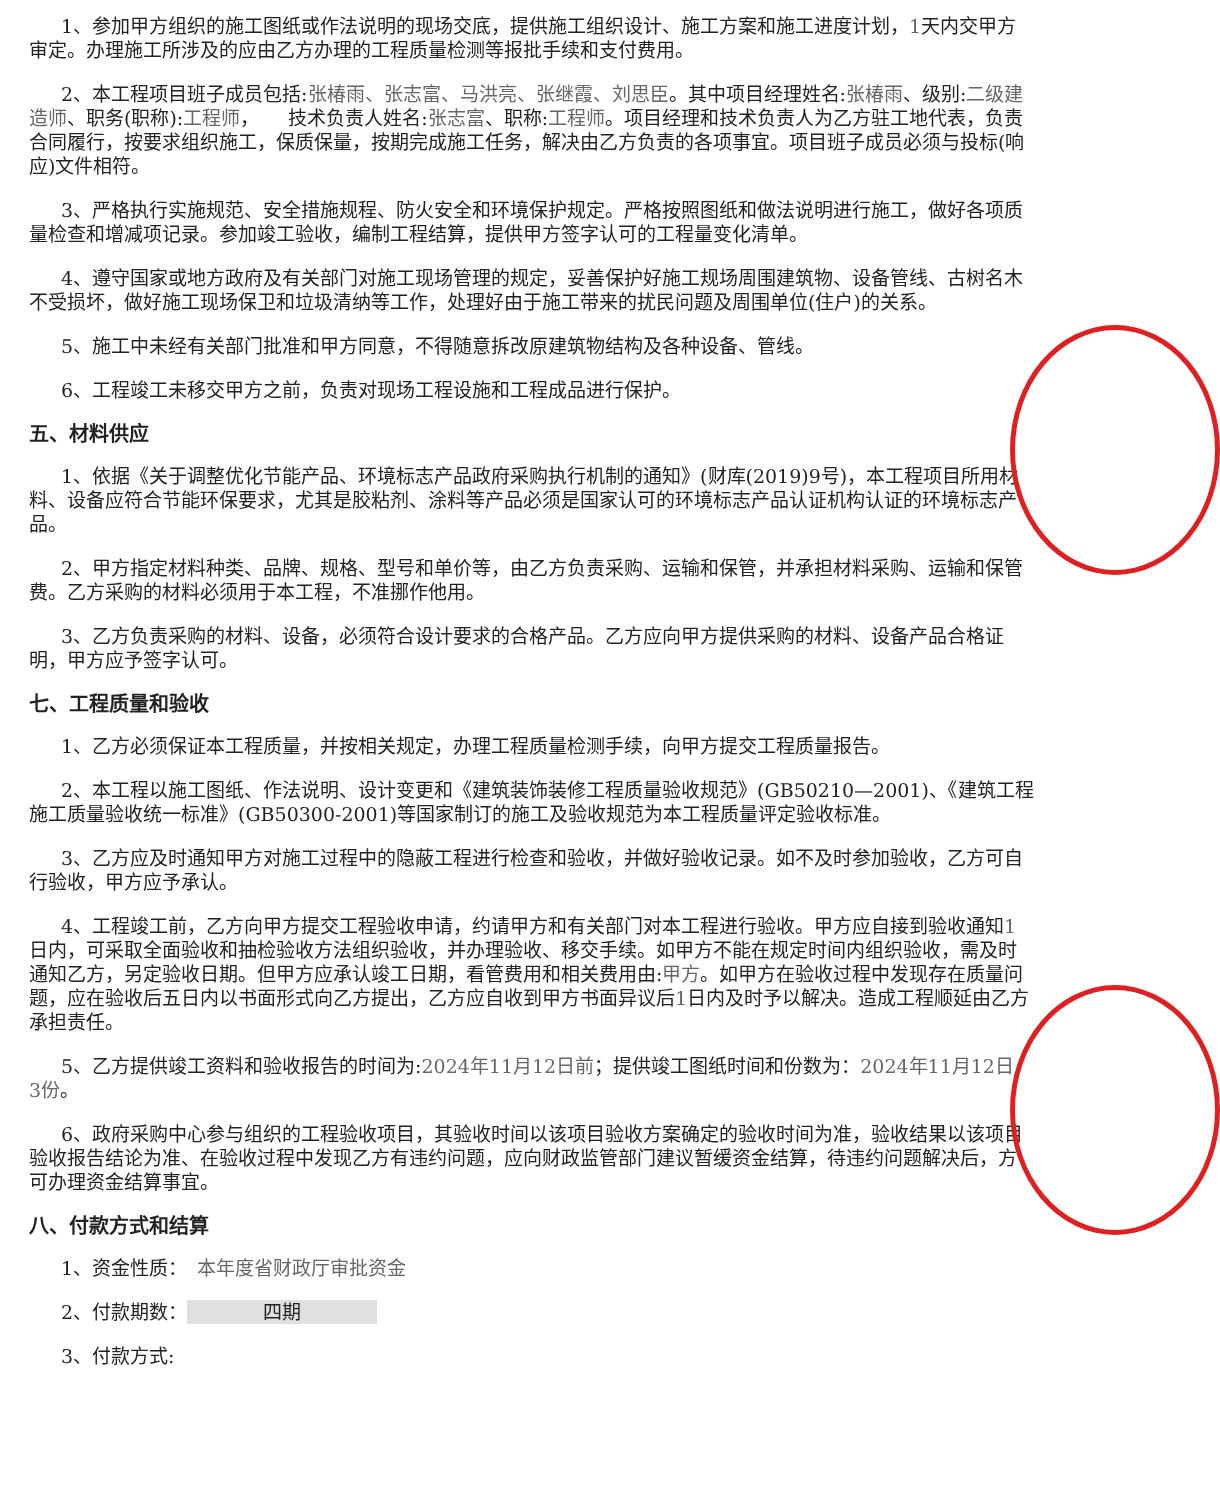1、参加甲方组织的施工图纸或作法说明的现场交底，提供施工组织设计、施工方案和施工进度计划，1天内交甲方审定。办理施工所涉及的应由乙方办理的工程质量检测等报批手续和支付费用。
2、本工程项目班子成员包括:张椿雨、张志富、马洪亮、张继霞、刘思臣。其中项目经理姓名:张椿雨、级别:二级建造师、职务(职称):工程师，　　技术负责人姓名:张志富、职称:工程师。项目经理和技术负责人为乙方驻工地代表，负责合同履行，按要求组织施工，保质保量，按期完成施工任务，解决由乙方负责的各项事宜。项目班子成员必须与投标(响应)文件相符。
3、严格执行实施规范、安全措施规程、防火安全和环境保护规定。严格按照图纸和做法说明进行施工，做好各项质量检查和增减项记录。参加竣工验收，编制工程结算，提供甲方签字认可的工程量变化清单。
4、遵守国家或地方政府及有关部门对施工现场管理的规定，妥善保护好施工规场周围建筑物、设备管线、古树名木不受损坏，做好施工现场保卫和垃圾清纳等工作，处理好由于施工带来的扰民问题及周围单位(住户)的关系。
5、施工中未经有关部门批准和甲方同意，不得随意拆改原建筑物结构及各种设备、管线。
6、工程竣工未移交甲方之前，负责对现场工程设施和工程成品进行保护。
五、材料供应
1、依据《关于调整优化节能产品、环境标志产品政府采购执行机制的通知》(财库(2019)9号)，本工程项目所用材料、设备应符合节能环保要求，尤其是胶粘剂、涂料等产品必须是国家认可的环境标志产品认证机构认证的环境标志产品。
2、甲方指定材料种类、品牌、规格、型号和单价等，由乙方负责采购、运输和保管，并承担材料采购、运输和保管费。乙方采购的材料必须用于本工程，不准挪作他用。
3、乙方负责采购的材料、设备，必须符合设计要求的合格产品。乙方应向甲方提供采购的材料、设备产品合格证明，甲方应予签字认可。
七、工程质量和验收
1、乙方必须保证本工程质量，并按相关规定，办理工程质量检测手续，向甲方提交工程质量报告。
2、本工程以施工图纸、作法说明、设计变更和《建筑装饰装修工程质量验收规范》(GB50210—2001)、《建筑工程施工质量验收统一标准》(GB50300-2001)等国家制订的施工及验收规范为本工程质量评定验收标准。
3、乙方应及时通知甲方对施工过程中的隐蔽工程进行检查和验收，并做好验收记录。如不及时参加验收，乙方可自行验收，甲方应予承认。
4、工程竣工前，乙方向甲方提交工程验收申请，约请甲方和有关部门对本工程进行验收。甲方应自接到验收通知1日内，可采取全面验收和抽检验收方法组织验收，并办理验收、移交手续。如甲方不能在规定时间内组织验收，需及时通知乙方，另定验收日期。但甲方应承认竣工日期，看管费用和相关费用由:甲方。如甲方在验收过程中发现存在质量问题，应在验收后五日内以书面形式向乙方提出，乙方应自收到甲方书面异议后1日内及时予以解决。造成工程顺延由乙方承担责任。
5、乙方提供竣工资料和验收报告的时间为:2024年11月12日前；提供竣工图纸时间和份数为：2024年11月12日，3份。
6、政府采购中心参与组织的工程验收项目，其验收时间以该项目验收方案确定的验收时间为准，验收结果以该项目验收报告结论为准、在验收过程中发现乙方有违约问题，应向财政监管部门建议暂缓资金结算，待违约问题解决后，方可办理资金结算事宜。
八、付款方式和结算
1、资金性质：　本年度省财政厅审批资金
2、付款期数： 四期
3、付款方式: